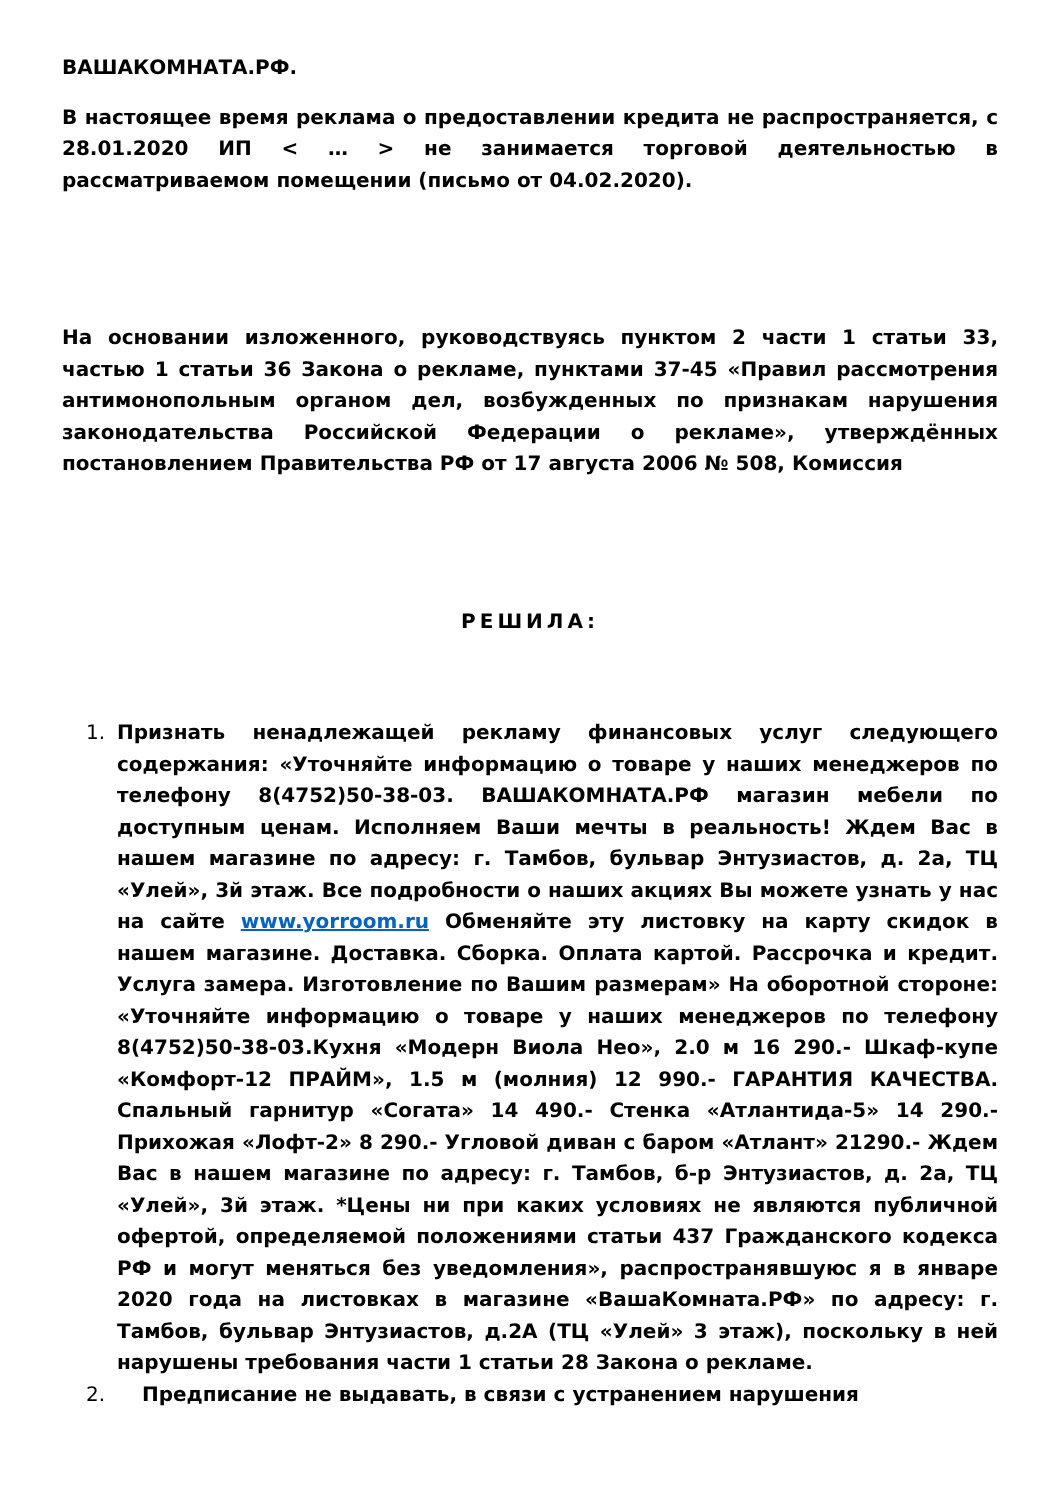ВАШАКОМНАТА.РФ.
В настоящее время реклама о предоставлении кредита не распространяется, с 28.01.2020 ИП < … > не занимается торговой деятельностью в рассматриваемом помещении (письмо от 04.02.2020).
На основании изложенного, руководствуясь пунктом 2 части 1 статьи 33, частью 1 статьи 36 Закона о рекламе, пунктами 37-45 «Правил рассмотрения антимонопольным органом дел, возбужденных по признакам нарушения законодательства Российской Федерации о рекламе», утверждённых постановлением Правительства РФ от 17 августа 2006 № 508, Комиссия
РЕШИЛА:
1. Признать ненадлежащей рекламу финансовых услуг следующего содержания: «Уточняйте информацию о товаре у наших менеджеров по телефону 8(4752)50-38-03. ВАШАКОМНАТА.РФ магазин мебели по доступным ценам. Исполняем Ваши мечты в реальность! Ждем Вас в нашем магазине по адресу: г. Тамбов, бульвар Энтузиастов, д. 2а, ТЦ «Улей», 3й этаж. Все подробности о наших акциях Вы можете узнать у нас на сайте www.yorroom.ru Обменяйте эту листовку на карту скидок в нашем магазине. Доставка. Сборка. Оплата картой. Рассрочка и кредит. Услуга замера. Изготовление по Вашим размерам» На оборотной стороне: «Уточняйте информацию о товаре у наших менеджеров по телефону 8(4752)50-38-03.Кухня «Модерн Виола Нео», 2.0 м 16 290.- Шкаф-купе «Комфорт-12 ПРАЙМ», 1.5 м (молния) 12 990.- ГАРАНТИЯ КАЧЕСТВА. Спальный гарнитур «Согата» 14 490.- Стенка «Атлантида-5» 14 290.- Прихожая «Лофт-2» 8 290.- Угловой диван с баром «Атлант» 21290.- Ждем Вас в нашем магазине по адресу: г. Тамбов, б-р Энтузиастов, д. 2а, ТЦ «Улей», 3й этаж. *Цены ни при каких условиях не являются публичной офертой, определяемой положениями статьи 437 Гражданского кодекса РФ и могут меняться без уведомления», распространявшуюс я в январе 2020 года на листовках в магазине «ВашаКомната.РФ» по адресу: г. Тамбов, бульвар Энтузиастов, д.2А (ТЦ «Улей» 3 этаж), поскольку в ней нарушены требования части 1 статьи 28 Закона о рекламе.
2. Предписание не выдавать, в связи с устранением нарушения